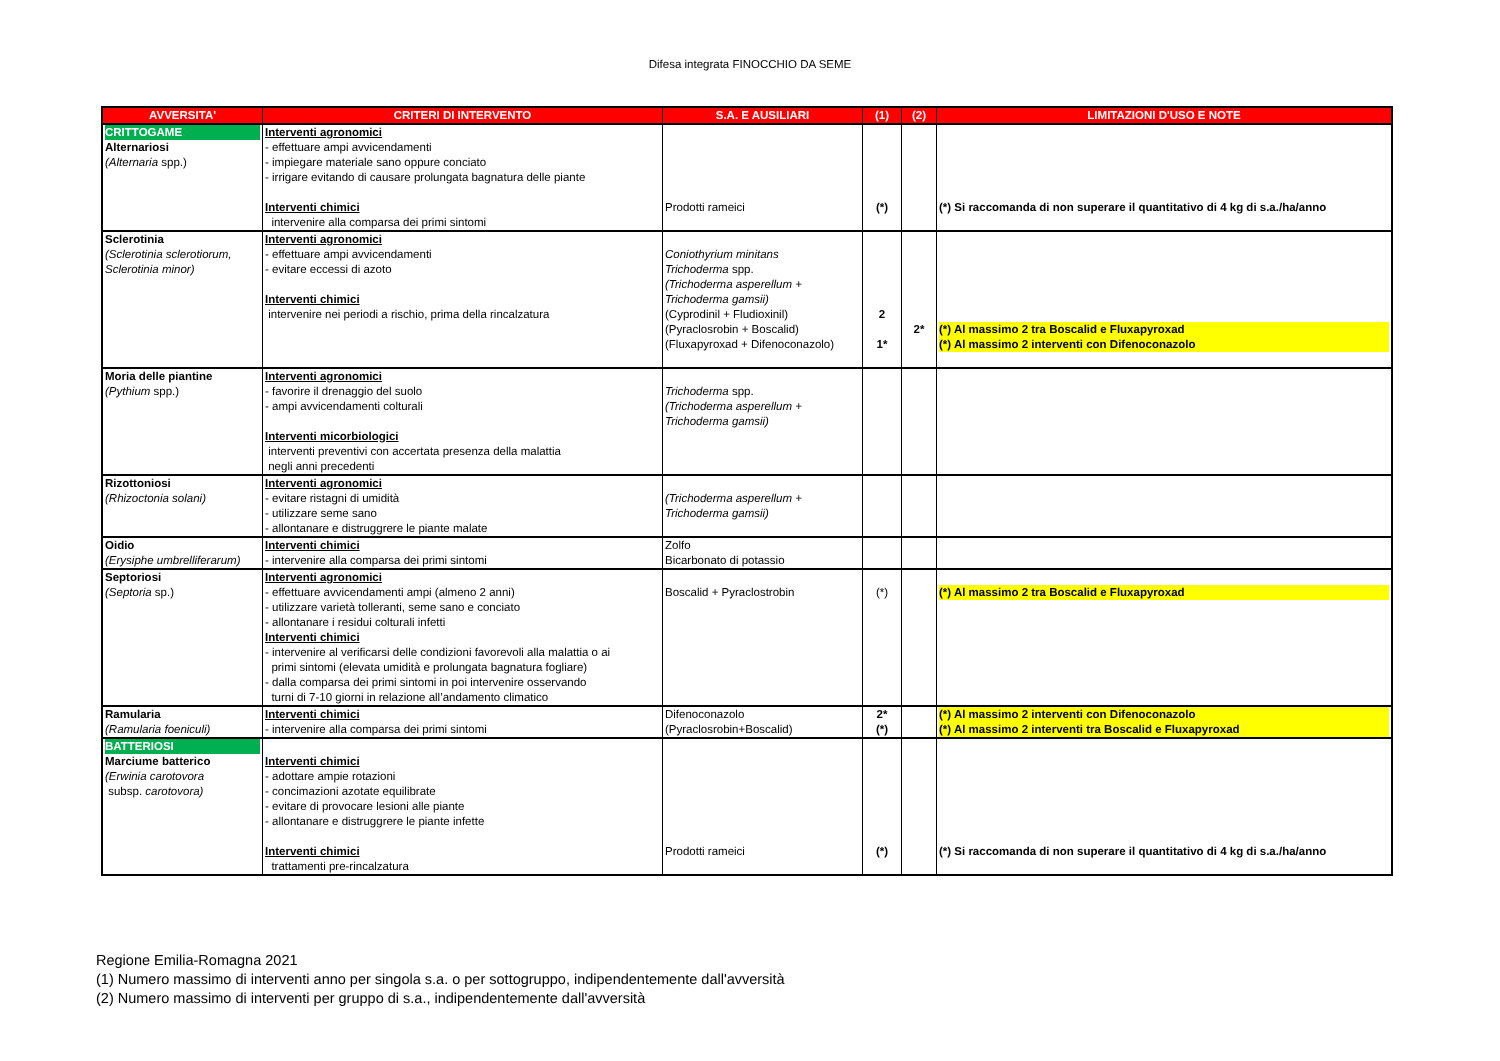Difesa integrata FINOCCHIO DA SEME
| AVVERSITA' | CRITERI DI INTERVENTO | S.A. E AUSILIARI | (1) | (2) | LIMITAZIONI D'USO E NOTE |
| --- | --- | --- | --- | --- | --- |
| CRITTOGAME Alternariosi (Alternaria spp.) | Interventi agronomici - effettuare ampi avvicendamenti - impiegare materiale sano oppure conciato - irrigare evitando di causare prolungata bagnatura delle piante Interventi chimici intervenire alla comparsa dei primi sintomi | Prodotti rameici | (*) | | (*) Si raccomanda di non superare il quantitativo di 4 kg di s.a./ha/anno |
| Sclerotinia (Sclerotinia sclerotiorum, Sclerotinia minor) | Interventi agronomici - effettuare ampi avvicendamenti - evitare eccessi di azoto Interventi chimici intervenire nei periodi a rischio, prima della rincalzatura | Coniothyrium minitans Trichoderma spp. (Trichoderma asperellum + Trichoderma gamsii) (Cyprodinil + Fludioxinil) (Pyraclosrobin + Boscalid) (Fluxapyroxad + Difenoconazolo) | 2 1* | 2* | (*) Al massimo 2 tra Boscalid e Fluxapyroxad (*) Al massimo 2 interventi con Difenoconazolo |
| Moria delle piantine (Pythium spp.) | Interventi agronomici - favorire il drenaggio del suolo - ampi avvicendamenti colturali Interventi micorbiologici interventi preventivi con accertata presenza della malattia negli anni precedenti | Trichoderma spp. (Trichoderma asperellum + Trichoderma gamsii) | | | |
| Rizottoniosi (Rhizoctonia solani) | Interventi agronomici - evitare ristagni di umidità - utilizzare seme sano - allontanare e distruggrere le piante malate | (Trichoderma asperellum + Trichoderma gamsii) | | | |
| Oidio (Erysiphe umbrelliferarum) | Interventi chimici - intervenire alla comparsa dei primi sintomi | Zolfo Bicarbonato di potassio | | | |
| Septoriosi (Septoria sp.) | Interventi agronomici - effettuare avvicendamenti ampi (almeno 2 anni) - utilizzare varietà tolleranti, seme sano e conciato - allontanare i residui colturali infetti Interventi chimici - intervenire al verificarsi delle condizioni favorevoli alla malattia o ai primi sintomi (elevata umidità e prolungata bagnatura fogliare) - dalla comparsa dei primi sintomi in poi intervenire osservando turni di 7-10 giorni in relazione all’andamento climatico | Boscalid + Pyraclostrobin | (*) | | (*) Al massimo 2 tra Boscalid e Fluxapyroxad |
| Ramularia (Ramularia foeniculi) | Interventi chimici - intervenire alla comparsa dei primi sintomi | Difenoconazolo (Pyraclosrobin+Boscalid) | 2* (*) | | (*) Al massimo 2 interventi con Difenoconazolo (*) Al massimo 2 interventi tra Boscalid e Fluxapyroxad |
| BATTERIOSI Marciume batterico (Erwinia carotovora subsp. carotovora) | Interventi chimici - adottare ampie rotazioni - concimazioni azotate equilibrate - evitare di provocare lesioni alle piante - allontanare e distruggrere le piante infette Interventi chimici trattamenti pre-rincalzatura | Prodotti rameici | (*) | | (*) Si raccomanda di non superare il quantitativo di 4 kg di s.a./ha/anno |
Regione Emilia-Romagna 2021
(1) Numero massimo di interventi anno per singola s.a. o per sottogruppo, indipendentemente dall'avversità
(2) Numero massimo di interventi per gruppo di s.a., indipendentemente dall'avversità